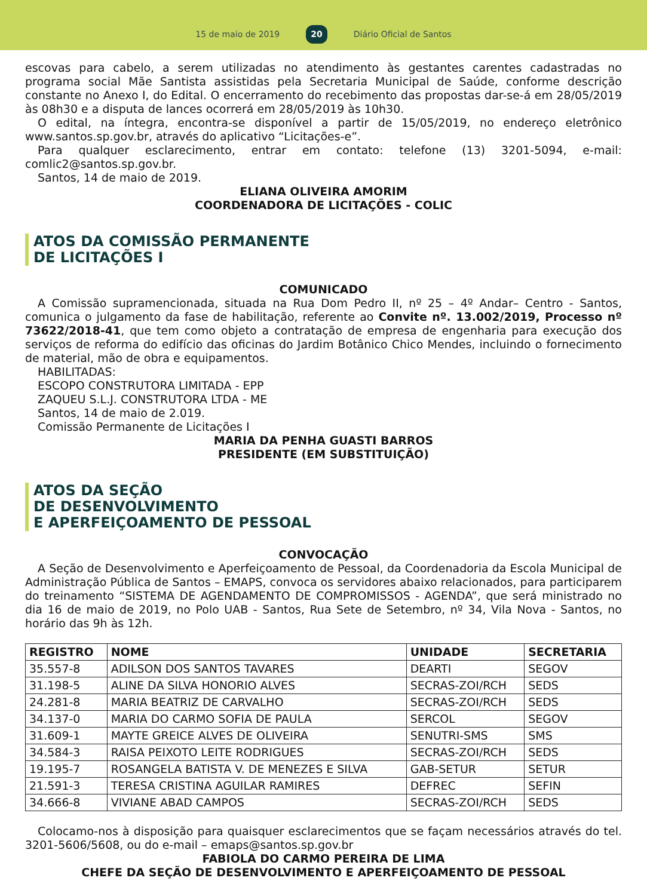15 de maio de 2019 20 Diário Oficial de Santos
escovas para cabelo, a serem utilizadas no atendimento às gestantes carentes cadastradas no programa social Mãe Santista assistidas pela Secretaria Municipal de Saúde, conforme descrição constante no Anexo I, do Edital. O encerramento do recebimento das propostas dar-se-á em 28/05/2019 às 08h30 e a disputa de lances ocorrerá em 28/05/2019 às 10h30.
O edital, na íntegra, encontra-se disponível a partir de 15/05/2019, no endereço eletrônico www.santos.sp.gov.br, através do aplicativo “Licitações-e”.
Para qualquer esclarecimento, entrar em contato: telefone (13) 3201-5094, e-mail: comlic2@santos.sp.gov.br.
Santos, 14 de maio de 2019.
ELIANA OLIVEIRA AMORIM
COORDENADORA DE LICITAÇÕES - COLIC
ATOS DA COMISSÃO PERMANENTE
DE LICITAÇÕES I
COMUNICADO
A Comissão supramencionada, situada na Rua Dom Pedro II, nº 25 – 4º Andar– Centro - Santos, comunica o julgamento da fase de habilitação, referente ao Convite nº. 13.002/2019, Processo nº 73622/2018-41, que tem como objeto a contratação de empresa de engenharia para execução dos serviços de reforma do edifício das oficinas do Jardim Botânico Chico Mendes, incluindo o fornecimento de material, mão de obra e equipamentos.
HABILITADAS:
ESCOPO CONSTRUTORA LIMITADA - EPP
ZAQUEU S.L.J. CONSTRUTORA LTDA - ME
Santos, 14 de maio de 2.019.
Comissão Permanente de Licitações I
MARIA DA PENHA GUASTI BARROS
PRESIDENTE (EM SUBSTITUIÇÃO)
ATOS DA SEÇÃO
DE DESENVOLVIMENTO
E APERFEIÇOAMENTO DE PESSOAL
CONVOCAÇÃO
A Seção de Desenvolvimento e Aperfeiçoamento de Pessoal, da Coordenadoria da Escola Municipal de Administração Pública de Santos – EMAPS, convoca os servidores abaixo relacionados, para participarem do treinamento “SISTEMA DE AGENDAMENTO DE COMPROMISSOS - AGENDA”, que será ministrado no dia 16 de maio de 2019, no Polo UAB - Santos, Rua Sete de Setembro, nº 34, Vila Nova - Santos, no horário das 9h às 12h.
| REGISTRO | NOME | UNIDADE | SECRETARIA |
| --- | --- | --- | --- |
| 35.557-8 | ADILSON DOS SANTOS TAVARES | DEARTI | SEGOV |
| 31.198-5 | ALINE DA SILVA HONORIO ALVES | SECRAS-ZOI/RCH | SEDS |
| 24.281-8 | MARIA BEATRIZ DE CARVALHO | SECRAS-ZOI/RCH | SEDS |
| 34.137-0 | MARIA DO CARMO SOFIA DE PAULA | SERCOL | SEGOV |
| 31.609-1 | MAYTE GREICE ALVES DE OLIVEIRA | SENUTRI-SMS | SMS |
| 34.584-3 | RAISA PEIXOTO LEITE RODRIGUES | SECRAS-ZOI/RCH | SEDS |
| 19.195-7 | ROSANGELA BATISTA V. DE MENEZES E SILVA | GAB-SETUR | SETUR |
| 21.591-3 | TERESA CRISTINA AGUILAR RAMIRES | DEFREC | SEFIN |
| 34.666-8 | VIVIANE ABAD CAMPOS | SECRAS-ZOI/RCH | SEDS |
Colocamo-nos à disposição para quaisquer esclarecimentos que se façam necessários através do tel. 3201-5606/5608, ou do e-mail – emaps@santos.sp.gov.br
FABIOLA DO CARMO PEREIRA DE LIMA
CHEFE DA SEÇÃO DE DESENVOLVIMENTO E APERFEIÇOAMENTO DE PESSOAL